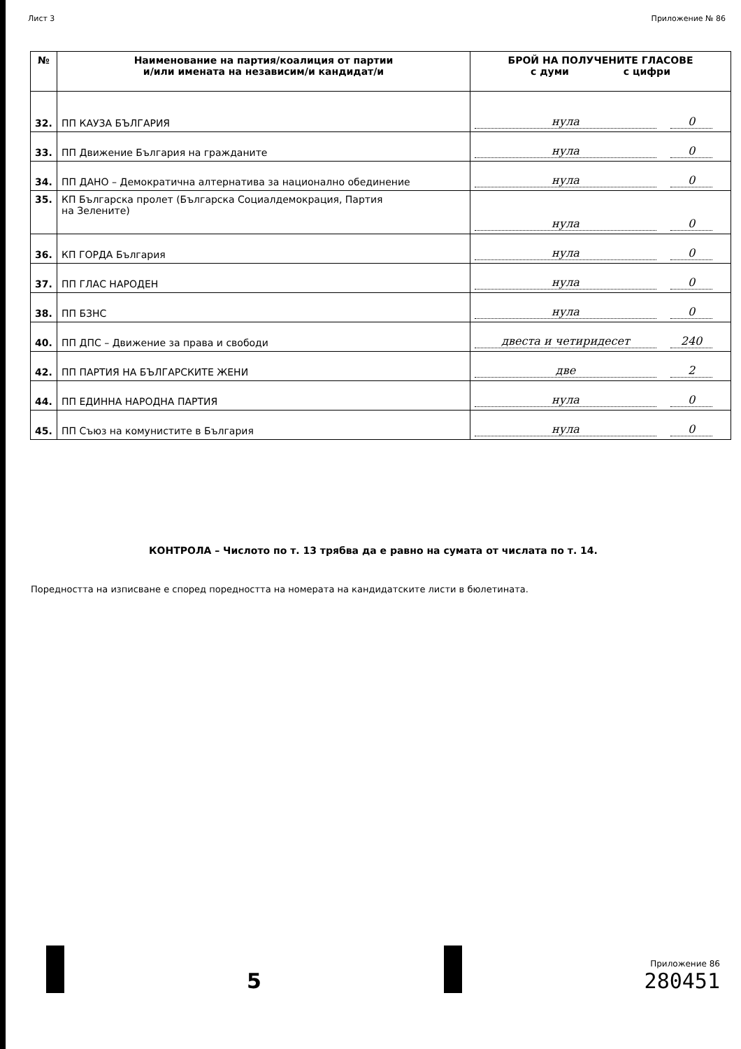Лист 3 Приложение № 86
| № | Наименование на партия/коалиция от партии и/или имената на независим/и кандидат/и | БРОЙ НА ПОЛУЧЕНИТЕ ГЛАСОВЕ с думи с цифри |
| --- | --- | --- |
| 32. | ПП КАУЗА БЪЛГАРИЯ | нула 0 |
| 33. | ПП Движение България на гражданите | нула 0 |
| 34. | ПП ДАНО – Демократична алтернатива за национално обединение | нула 0 |
| 35. | КП Българска пролет (Българска Социалдемокрация, Партия на Зелените) | нула 0 |
| 36. | КП ГОРДА България | нула 0 |
| 37. | ПП ГЛАС НАРОДЕН | нула 0 |
| 38. | ПП БЗНС | нула 0 |
| 40. | ПП ДПС – Движение за права и свободи | двеста и четиридесет 240 |
| 42. | ПП ПАРТИЯ НА БЪЛГАРСКИТЕ ЖЕНИ | две 2 |
| 44. | ПП ЕДИННА НАРОДНА ПАРТИЯ | нула 0 |
| 45. | ПП Съюз на комунистите в България | нула 0 |
КОНТРОЛА – Числото по т. 13 трябва да е равно на сумата от числата по т. 14.
Поредността на изписване е според поредността на номерата на кандидатските листи в бюлетината.
5
Приложение 86
280451